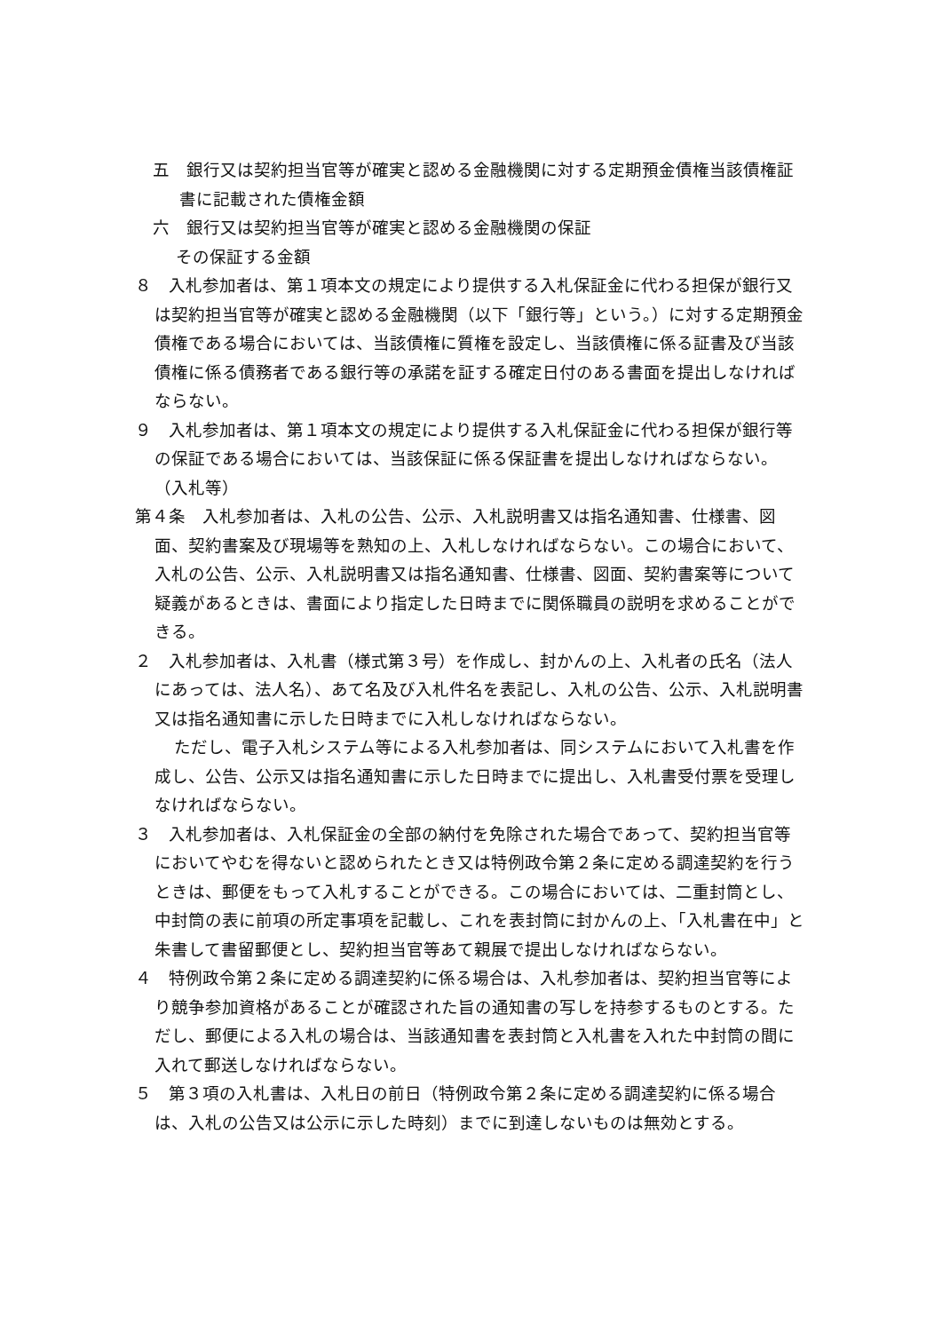五　銀行又は契約担当官等が確実と認める金融機関に対する定期預金債権当該債権証書に記載された債権金額
六　銀行又は契約担当官等が確実と認める金融機関の保証
その保証する金額
８　入札参加者は、第１項本文の規定により提供する入札保証金に代わる担保が銀行又は契約担当官等が確実と認める金融機関（以下「銀行等」という。）に対する定期預金債権である場合においては、当該債権に質権を設定し、当該債権に係る証書及び当該債権に係る債務者である銀行等の承諾を証する確定日付のある書面を提出しなければならない。
９　入札参加者は、第１項本文の規定により提供する入札保証金に代わる担保が銀行等の保証である場合においては、当該保証に係る保証書を提出しなければならない。
（入札等）
第４条　入札参加者は、入札の公告、公示、入札説明書又は指名通知書、仕様書、図面、契約書案及び現場等を熟知の上、入札しなければならない。この場合において、入札の公告、公示、入札説明書又は指名通知書、仕様書、図面、契約書案等について疑義があるときは、書面により指定した日時までに関係職員の説明を求めることができる。
２　入札参加者は、入札書（様式第３号）を作成し、封かんの上、入札者の氏名（法人にあっては、法人名）、あて名及び入札件名を表記し、入札の公告、公示、入札説明書又は指名通知書に示した日時までに入札しなければならない。
ただし、電子入札システム等による入札参加者は、同システムにおいて入札書を作成し、公告、公示又は指名通知書に示した日時までに提出し、入札書受付票を受理しなければならない。
３　入札参加者は、入札保証金の全部の納付を免除された場合であって、契約担当官等においてやむを得ないと認められたとき又は特例政令第２条に定める調達契約を行うときは、郵便をもって入札することができる。この場合においては、二重封筒とし、中封筒の表に前項の所定事項を記載し、これを表封筒に封かんの上、「入札書在中」と朱書して書留郵便とし、契約担当官等あて親展で提出しなければならない。
４　特例政令第２条に定める調達契約に係る場合は、入札参加者は、契約担当官等により競争参加資格があることが確認された旨の通知書の写しを持参するものとする。ただし、郵便による入札の場合は、当該通知書を表封筒と入札書を入れた中封筒の間に入れて郵送しなければならない。
５　第３項の入札書は、入札日の前日（特例政令第２条に定める調達契約に係る場合は、入札の公告又は公示に示した時刻）までに到達しないものは無効とする。